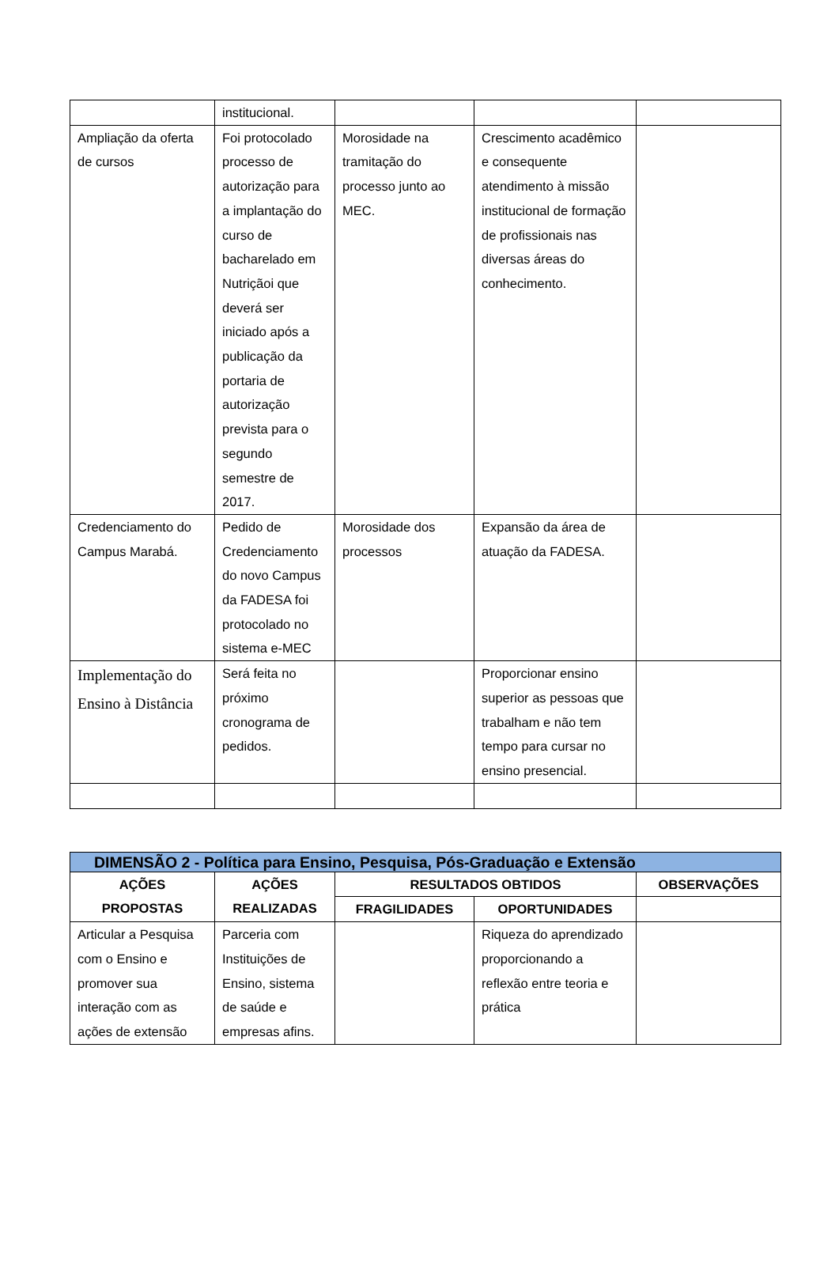| | institucional. | | | |
| Ampliação da oferta de cursos | Foi protocolado processo de autorização para a implantação do curso de bacharelado em Nutriçãoi que deverá ser iniciado após a publicação da portaria de autorização prevista para o segundo semestre de 2017. | Morosidade na tramitação do processo junto ao MEC. | Crescimento acadêmico e consequente atendimento à missão institucional de formação de profissionais nas diversas áreas do conhecimento. | |
| Credenciamento do Campus Marabá. | Pedido de Credenciamento do novo Campus da FADESA foi protocolado no sistema e-MEC | Morosidade dos processos | Expansão da área de atuação da FADESA. | |
| Implementação do Ensino à Distância | Será feita no próximo cronograma de pedidos. | | Proporcionar ensino superior as pessoas que trabalham e não tem tempo para cursar no ensino presencial. | |
| DIMENSÃO 2 - Política para Ensino, Pesquisa, Pós-Graduação e Extensão | | | | |
| AÇÕES PROPOSTAS | AÇÕES REALIZADAS | RESULTADOS OBTIDOS | | OBSERVAÇÕES |
| | | FRAGILIDADES | OPORTUNIDADES | |
| Articular a Pesquisa com o Ensino e promover sua interação com as ações de extensão | Parceria com Instituições de Ensino, sistema de saúde e empresas afins. | | Riqueza do aprendizado proporcionando a reflexão entre teoria e prática | |